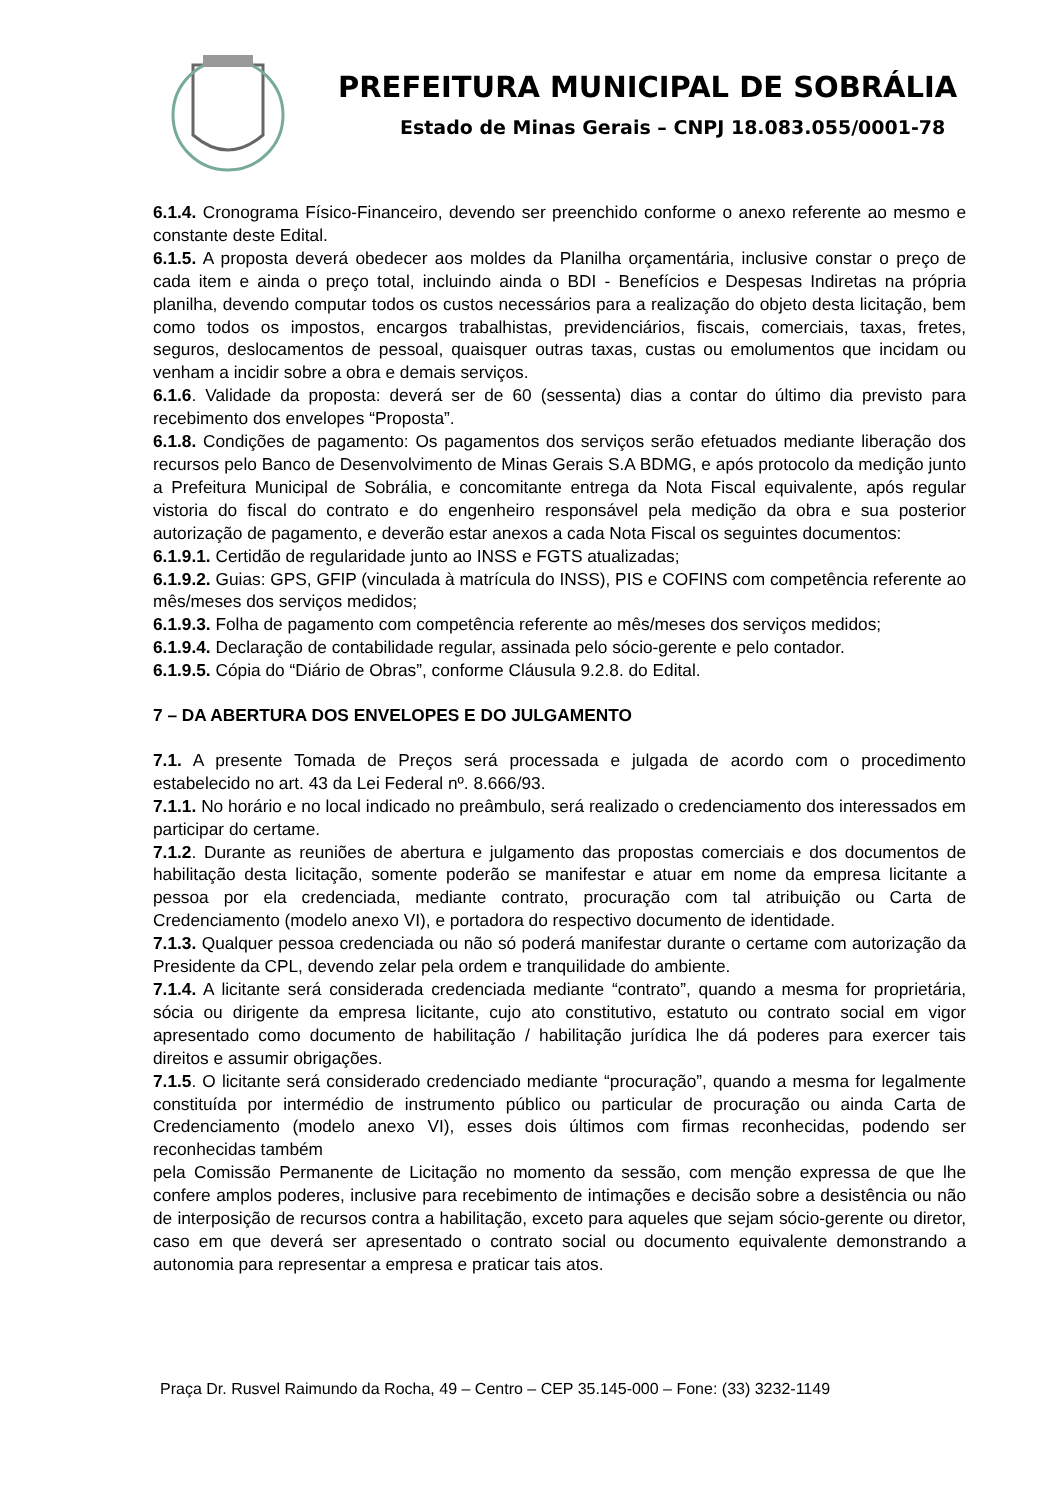PREFEITURA MUNICIPAL DE SOBRÁLIA
Estado de Minas Gerais – CNPJ 18.083.055/0001-78
6.1.4. Cronograma Físico-Financeiro, devendo ser preenchido conforme o anexo referente ao mesmo e constante deste Edital.
6.1.5. A proposta deverá obedecer aos moldes da Planilha orçamentária, inclusive constar o preço de cada item e ainda o preço total, incluindo ainda o BDI - Benefícios e Despesas Indiretas na própria planilha, devendo computar todos os custos necessários para a realização do objeto desta licitação, bem como todos os impostos, encargos trabalhistas, previdenciários, fiscais, comerciais, taxas, fretes, seguros, deslocamentos de pessoal, quaisquer outras taxas, custas ou emolumentos que incidam ou venham a incidir sobre a obra e demais serviços.
6.1.6. Validade da proposta: deverá ser de 60 (sessenta) dias a contar do último dia previsto para recebimento dos envelopes “Proposta”.
6.1.8. Condições de pagamento: Os pagamentos dos serviços serão efetuados mediante liberação dos recursos pelo Banco de Desenvolvimento de Minas Gerais S.A BDMG, e após protocolo da medição junto a Prefeitura Municipal de Sobrália, e concomitante entrega da Nota Fiscal equivalente, após regular vistoria do fiscal do contrato e do engenheiro responsável pela medição da obra e sua posterior autorização de pagamento, e deverão estar anexos a cada Nota Fiscal os seguintes documentos:
6.1.9.1. Certidão de regularidade junto ao INSS e FGTS atualizadas;
6.1.9.2. Guias: GPS, GFIP (vinculada à matrícula do INSS), PIS e COFINS com competência referente ao mês/meses dos serviços medidos;
6.1.9.3. Folha de pagamento com competência referente ao mês/meses dos serviços medidos;
6.1.9.4. Declaração de contabilidade regular, assinada pelo sócio-gerente e pelo contador.
6.1.9.5. Cópia do “Diário de Obras”, conforme Cláusula 9.2.8. do Edital.
7 – DA ABERTURA DOS ENVELOPES E DO JULGAMENTO
7.1. A presente Tomada de Preços será processada e julgada de acordo com o procedimento estabelecido no art. 43 da Lei Federal nº. 8.666/93.
7.1.1. No horário e no local indicado no preâmbulo, será realizado o credenciamento dos interessados em participar do certame.
7.1.2. Durante as reuniões de abertura e julgamento das propostas comerciais e dos documentos de habilitação desta licitação, somente poderão se manifestar e atuar em nome da empresa licitante a pessoa por ela credenciada, mediante contrato, procuração com tal atribuição ou Carta de Credenciamento (modelo anexo VI), e portadora do respectivo documento de identidade.
7.1.3. Qualquer pessoa credenciada ou não só poderá manifestar durante o certame com autorização da Presidente da CPL, devendo zelar pela ordem e tranquilidade do ambiente.
7.1.4. A licitante será considerada credenciada mediante “contrato”, quando a mesma for proprietária, sócia ou dirigente da empresa licitante, cujo ato constitutivo, estatuto ou contrato social em vigor apresentado como documento de habilitação / habilitação jurídica lhe dá poderes para exercer tais direitos e assumir obrigações.
7.1.5. O licitante será considerado credenciado mediante “procuração”, quando a mesma for legalmente constituída por intermédio de instrumento público ou particular de procuração ou ainda Carta de Credenciamento (modelo anexo VI), esses dois últimos com firmas reconhecidas, podendo ser reconhecidas também
pela Comissão Permanente de Licitação no momento da sessão, com menção expressa de que lhe confere amplos poderes, inclusive para recebimento de intimações e decisão sobre a desistência ou não de interposição de recursos contra a habilitação, exceto para aqueles que sejam sócio-gerente ou diretor, caso em que deverá ser apresentado o contrato social ou documento equivalente demonstrando a autonomia para representar a empresa e praticar tais atos.
Praça Dr. Rusvel Raimundo da Rocha, 49 – Centro – CEP 35.145-000 – Fone: (33) 3232-1149